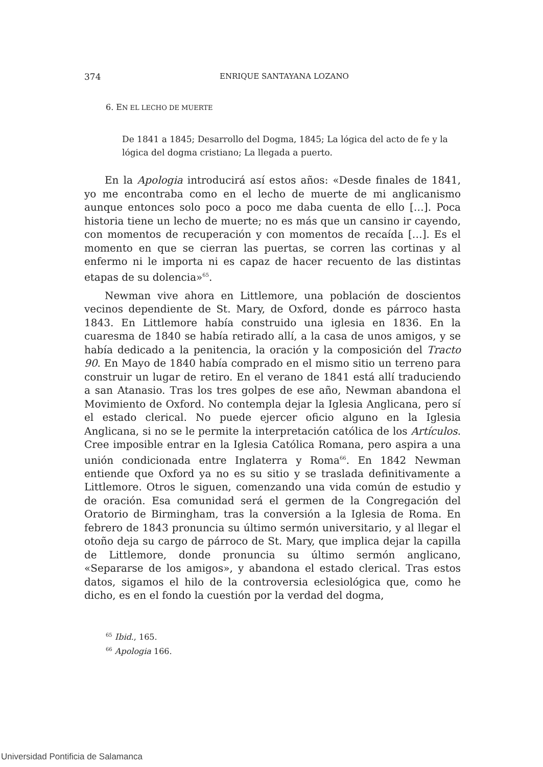374 ENRIQUE SANTAYANA LOZANO
6. EN EL LECHO DE MUERTE
De 1841 a 1845; Desarrollo del Dogma, 1845; La lógica del acto de fe y la lógica del dogma cristiano; La llegada a puerto.
En la Apologia introducirá así estos años: «Desde finales de 1841, yo me encontraba como en el lecho de muerte de mi anglicanismo aunque entonces solo poco a poco me daba cuenta de ello […]. Poca historia tiene un lecho de muerte; no es más que un cansino ir cayendo, con momentos de recuperación y con momentos de recaída […]. Es el momento en que se cierran las puertas, se corren las cortinas y al enfermo ni le importa ni es capaz de hacer recuento de las distintas etapas de su dolencia»<sup>65</sup>.
Newman vive ahora en Littlemore, una población de doscientos vecinos dependiente de St. Mary, de Oxford, donde es párroco hasta 1843. En Littlemore había construido una iglesia en 1836. En la cuaresma de 1840 se había retirado allí, a la casa de unos amigos, y se había dedicado a la penitencia, la oración y la composición del Tracto 90. En Mayo de 1840 había comprado en el mismo sitio un terreno para construir un lugar de retiro. En el verano de 1841 está allí traduciendo a san Atanasio. Tras los tres golpes de ese año, Newman abandona el Movimiento de Oxford. No contempla dejar la Iglesia Anglicana, pero sí el estado clerical. No puede ejercer oficio alguno en la Iglesia Anglicana, si no se le permite la interpretación católica de los Artículos. Cree imposible entrar en la Iglesia Católica Romana, pero aspira a una unión condicionada entre Inglaterra y Roma<sup>66</sup>. En 1842 Newman entiende que Oxford ya no es su sitio y se traslada definitivamente a Littlemore. Otros le siguen, comenzando una vida común de estudio y de oración. Esa comunidad será el germen de la Congregación del Oratorio de Birmingham, tras la conversión a la Iglesia de Roma. En febrero de 1843 pronuncia su último sermón universitario, y al llegar el otoño deja su cargo de párroco de St. Mary, que implica dejar la capilla de Littlemore, donde pronuncia su último sermón anglicano, «Separarse de los amigos», y abandona el estado clerical. Tras estos datos, sigamos el hilo de la controversia eclesiológica que, como he dicho, es en el fondo la cuestión por la verdad del dogma,
<sup>65</sup> Ibid., 165.
<sup>66</sup> Apologia 166.
Universidad Pontificia de Salamanca